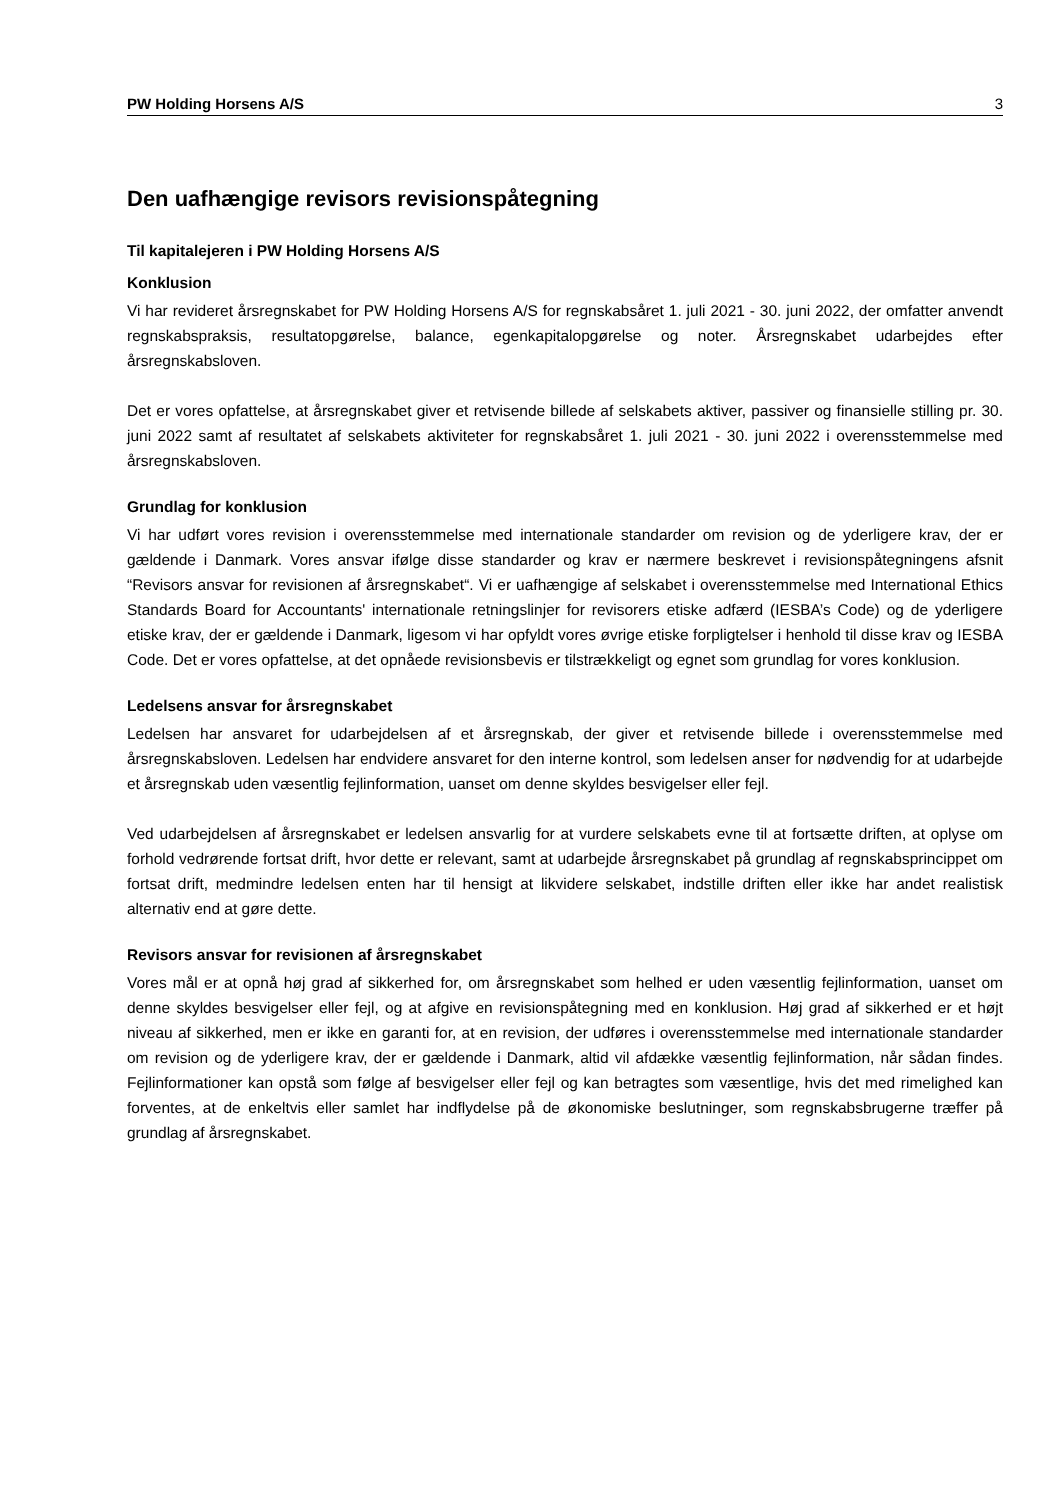PW Holding Horsens A/S 3
Den uafhængige revisors revisionspåtegning
Til kapitalejeren i PW Holding Horsens A/S
Konklusion
Vi har revideret årsregnskabet for PW Holding Horsens A/S for regnskabsåret 1. juli 2021 - 30. juni 2022, der omfatter anvendt regnskabspraksis, resultatopgørelse, balance, egenkapitalopgørelse og noter. Årsregnskabet udarbejdes efter årsregnskabsloven.
Det er vores opfattelse, at årsregnskabet giver et retvisende billede af selskabets aktiver, passiver og finansielle stilling pr. 30. juni 2022 samt af resultatet af selskabets aktiviteter for regnskabsåret 1. juli 2021 - 30. juni 2022 i overensstemmelse med årsregnskabsloven.
Grundlag for konklusion
Vi har udført vores revision i overensstemmelse med internationale standarder om revision og de yderligere krav, der er gældende i Danmark. Vores ansvar ifølge disse standarder og krav er nærmere beskrevet i revisionspåtegningens afsnit “Revisors ansvar for revisionen af årsregnskabet“. Vi er uafhængige af selskabet i overensstemmelse med International Ethics Standards Board for Accountants' internationale retningslinjer for revisorers etiske adfærd (IESBA’s Code) og de yderligere etiske krav, der er gældende i Danmark, ligesom vi har opfyldt vores øvrige etiske forpligtelser i henhold til disse krav og IESBA Code. Det er vores opfattelse, at det opnåede revisionsbevis er tilstrækkeligt og egnet som grundlag for vores konklusion.
Ledelsens ansvar for årsregnskabet
Ledelsen har ansvaret for udarbejdelsen af et årsregnskab, der giver et retvisende billede i overensstemmelse med årsregnskabsloven. Ledelsen har endvidere ansvaret for den interne kontrol, som ledelsen anser for nødvendig for at udarbejde et årsregnskab uden væsentlig fejlinformation, uanset om denne skyldes besvigelser eller fejl.
Ved udarbejdelsen af årsregnskabet er ledelsen ansvarlig for at vurdere selskabets evne til at fortsætte driften, at oplyse om forhold vedrørende fortsat drift, hvor dette er relevant, samt at udarbejde årsregnskabet på grundlag af regnskabsprincippet om fortsat drift, medmindre ledelsen enten har til hensigt at likvidere selskabet, indstille driften eller ikke har andet realistisk alternativ end at gøre dette.
Revisors ansvar for revisionen af årsregnskabet
Vores mål er at opnå høj grad af sikkerhed for, om årsregnskabet som helhed er uden væsentlig fejlinformation, uanset om denne skyldes besvigelser eller fejl, og at afgive en revisionspåtegning med en konklusion. Høj grad af sikkerhed er et højt niveau af sikkerhed, men er ikke en garanti for, at en revision, der udføres i overensstemmelse med internationale standarder om revision og de yderligere krav, der er gældende i Danmark, altid vil afdække væsentlig fejlinformation, når sådan findes. Fejlinformationer kan opstå som følge af besvigelser eller fejl og kan betragtes som væsentlige, hvis det med rimelighed kan forventes, at de enkeltvis eller samlet har indflydelse på de økonomiske beslutninger, som regnskabsbrugerne træffer på grundlag af årsregnskabet.